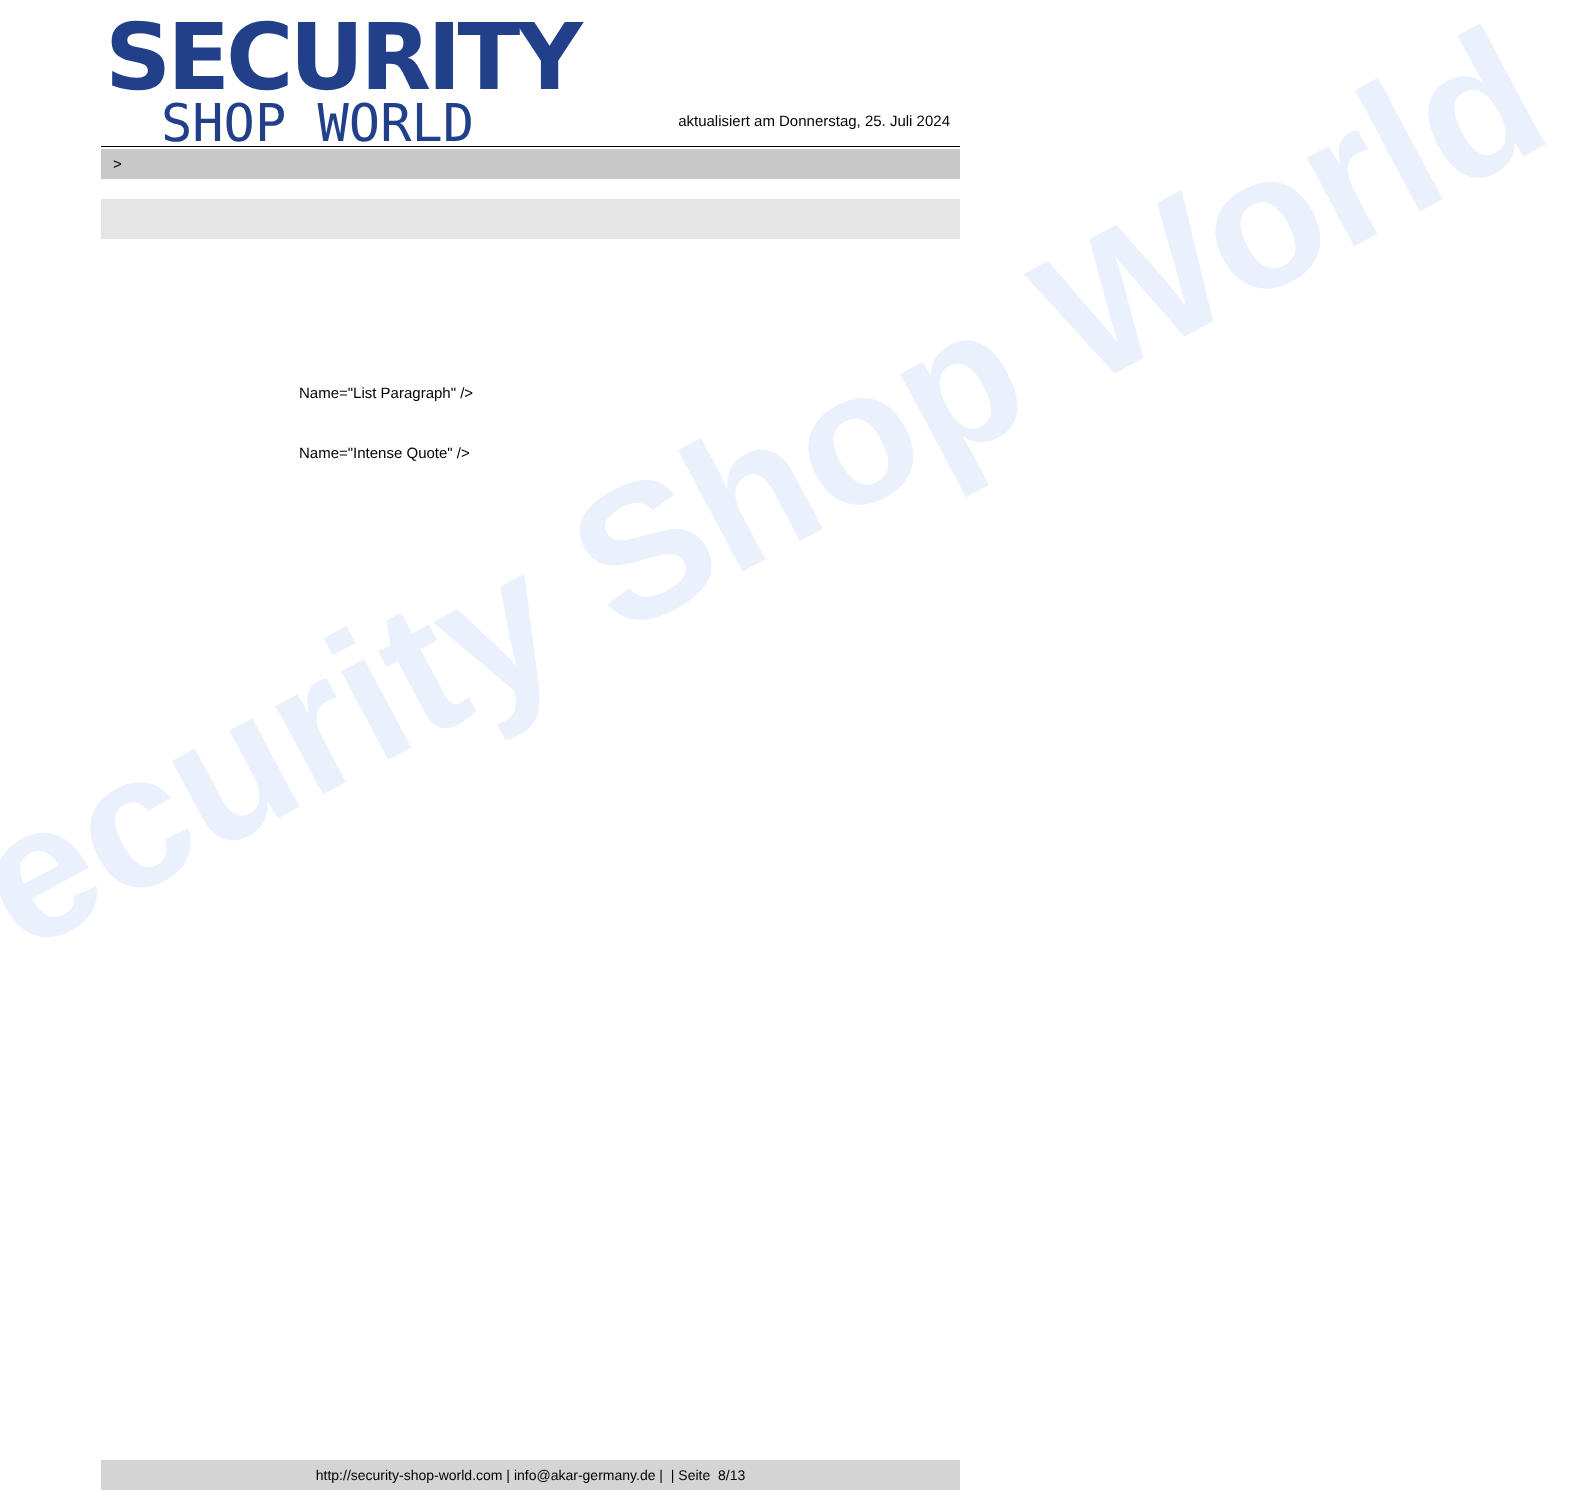ecurity Shop World
SECURITY
SHOP WORLD
aktualisiert am Donnerstag, 25. Juli 2024
>
Name="List Paragraph" />
Name="Intense Quote" />
http://security-shop-world.com | info@akar-germany.de | | Seite 8/13